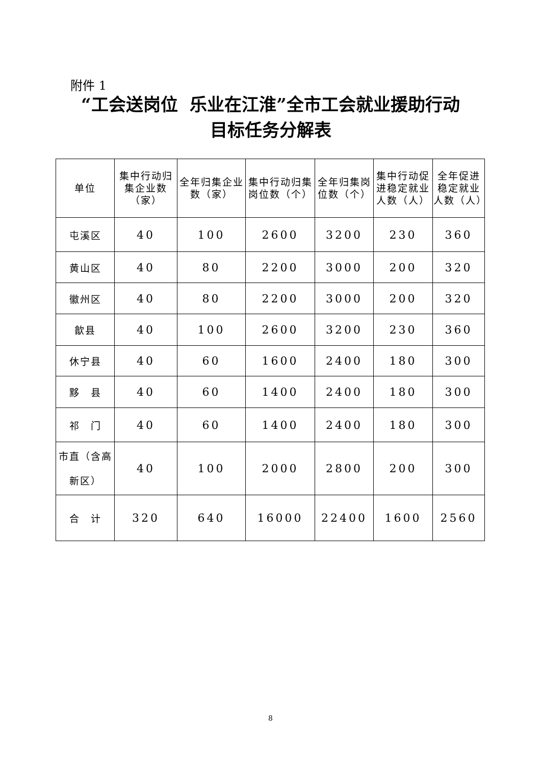附件 1
“工会送岗位 乐业在江淮”全市工会就业援助行动
目标任务分解表
| 单位 | 集中行动归集企业数（家） | 全年归集企业数（家） | 集中行动归集岗位数（个） | 全年归集岗位数（个） | 集中行动促进稳定就业人数（人） | 全年促进稳定就业人数（人） |
| --- | --- | --- | --- | --- | --- | --- |
| 屯溪区 | 40 | 100 | 2600 | 3200 | 230 | 360 |
| 黄山区 | 40 | 80 | 2200 | 3000 | 200 | 320 |
| 徽州区 | 40 | 80 | 2200 | 3000 | 200 | 320 |
| 歙县 | 40 | 100 | 2600 | 3200 | 230 | 360 |
| 休宁县 | 40 | 60 | 1600 | 2400 | 180 | 300 |
| 黟 县 | 40 | 60 | 1400 | 2400 | 180 | 300 |
| 祁 门 | 40 | 60 | 1400 | 2400 | 180 | 300 |
| 市直（含高新区） | 40 | 100 | 2000 | 2800 | 200 | 300 |
| 合 计 | 320 | 640 | 16000 | 22400 | 1600 | 2560 |
8